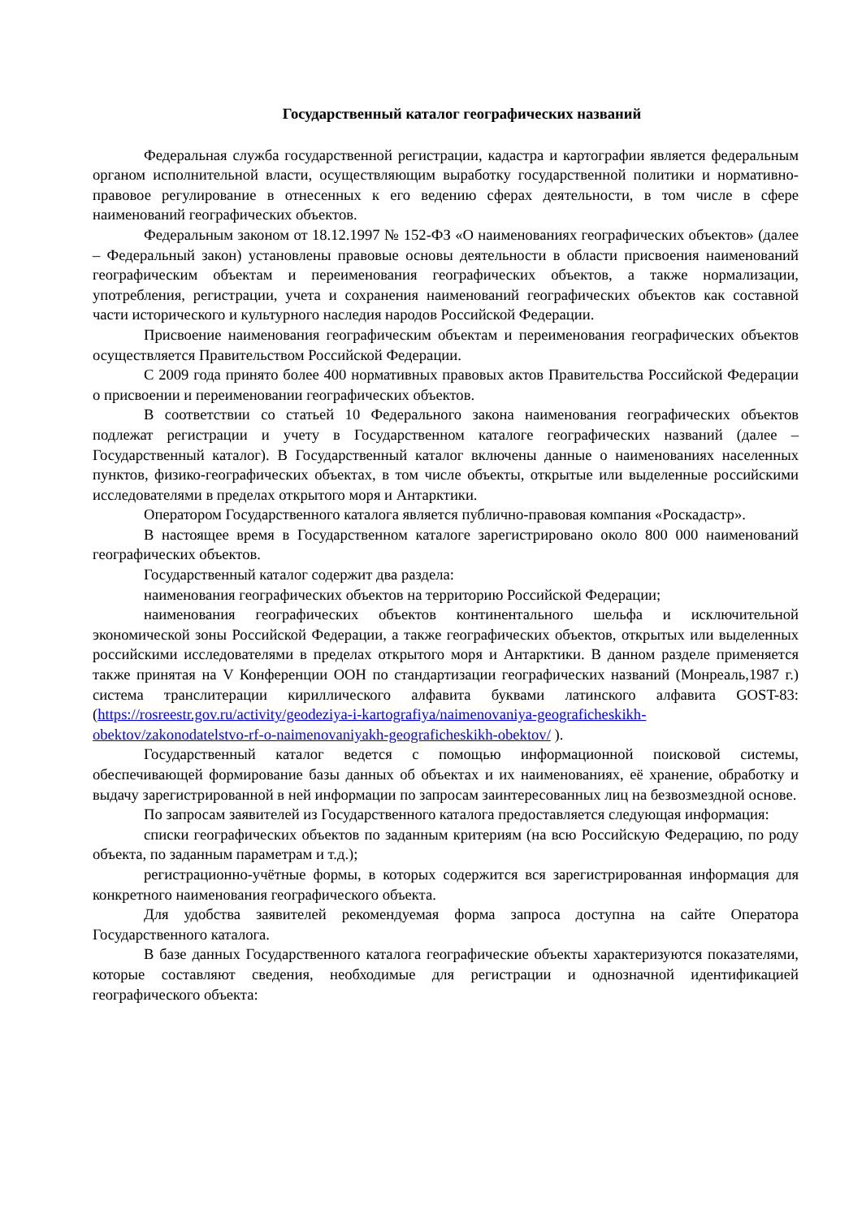Государственный каталог географических названий
Федеральная служба государственной регистрации, кадастра и картографии является федеральным органом исполнительной власти, осуществляющим выработку государственной политики и нормативно-правовое регулирование в отнесенных к его ведению сферах деятельности, в том числе в сфере наименований географических объектов.
Федеральным законом от 18.12.1997 № 152-ФЗ «О наименованиях географических объектов» (далее – Федеральный закон) установлены правовые основы деятельности в области присвоения наименований географическим объектам и переименования географических объектов, а также нормализации, употребления, регистрации, учета и сохранения наименований географических объектов как составной части исторического и культурного наследия народов Российской Федерации.
Присвоение наименования географическим объектам и переименования географических объектов осуществляется Правительством Российской Федерации.
С 2009 года принято более 400 нормативных правовых актов Правительства Российской Федерации о присвоении и переименовании географических объектов.
В соответствии со статьей 10 Федерального закона наименования географических объектов подлежат регистрации и учету в Государственном каталоге географических названий (далее – Государственный каталог). В Государственный каталог включены данные о наименованиях населенных пунктов, физико-географических объектах, в том числе объекты, открытые или выделенные российскими исследователями в пределах открытого моря и Антарктики.
Оператором Государственного каталога является публично-правовая компания «Роскадастр».
В настоящее время в Государственном каталоге зарегистрировано около 800 000 наименований географических объектов.
Государственный каталог содержит два раздела:
наименования географических объектов на территорию Российской Федерации;
наименования географических объектов континентального шельфа и исключительной экономической зоны Российской Федерации, а также географических объектов, открытых или выделенных российскими исследователями в пределах открытого моря и Антарктики. В данном разделе применяется также принятая на V Конференции ООН по стандартизации географических названий (Монреаль,1987 г.) система транслитерации кириллического алфавита буквами латинского алфавита GOST-83: (https://rosreestr.gov.ru/activity/geodeziya-i-kartografiya/naimenovaniya-geograficheskikh-obektov/zakonodatelstvo-rf-o-naimenovaniyakh-geograficheskikh-obektov/ ).
Государственный каталог ведется с помощью информационной поисковой системы, обеспечивающей формирование базы данных об объектах и их наименованиях, её хранение, обработку и выдачу зарегистрированной в ней информации по запросам заинтересованных лиц на безвозмездной основе.
По запросам заявителей из Государственного каталога предоставляется следующая информация:
списки географических объектов по заданным критериям (на всю Российскую Федерацию, по роду объекта, по заданным параметрам и т.д.);
регистрационно-учётные формы, в которых содержится вся зарегистрированная информация для конкретного наименования географического объекта.
Для удобства заявителей рекомендуемая форма запроса доступна на сайте Оператора Государственного каталога.
В базе данных Государственного каталога географические объекты характеризуются показателями, которые составляют сведения, необходимые для регистрации и однозначной идентификацией географического объекта: